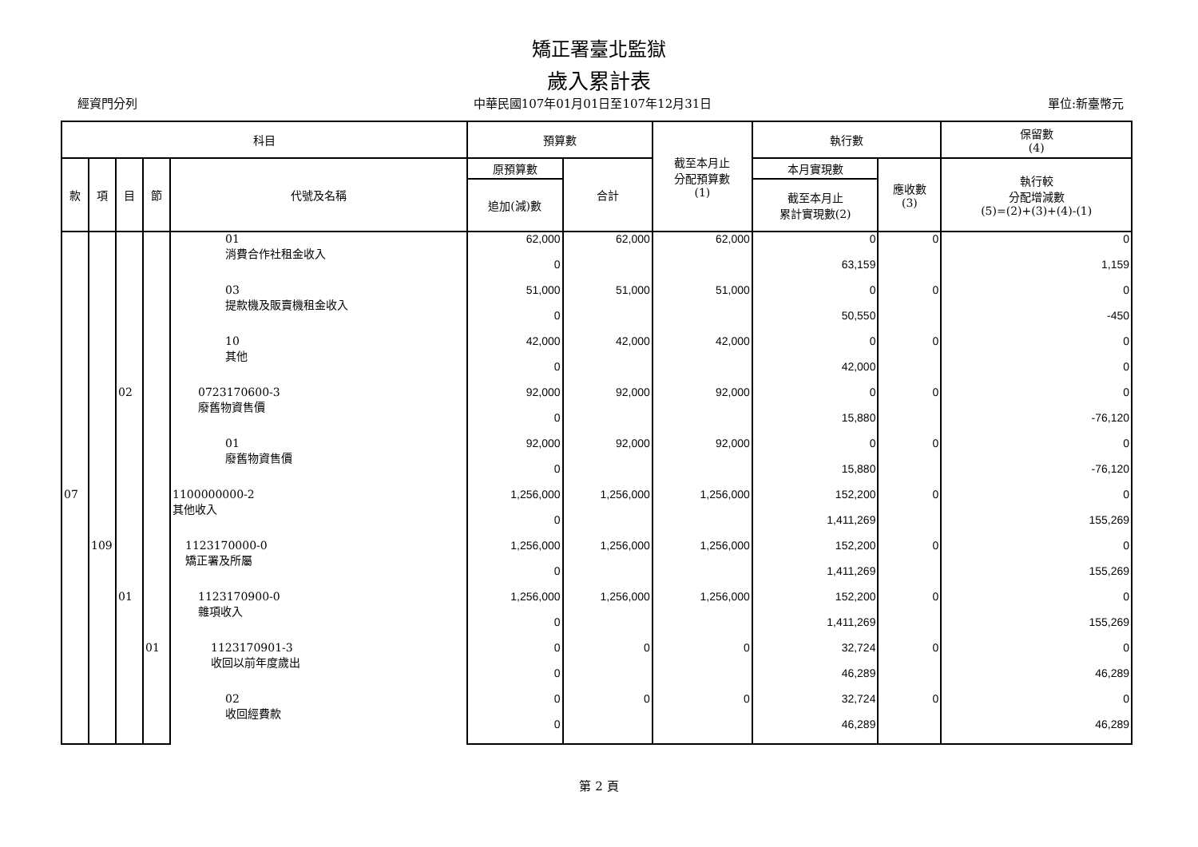矯正署臺北監獄
歲入累計表
經資門分列 中華民國107年01月01日至107年12月31日 單位:新臺幣元
| 科目 | | | | | 預算數 | | 截至本月止 分配預算數 (1) | 執行數 | | 保留數 (4) |
| --- | --- | --- | --- | --- | --- | --- | --- | --- | --- | --- |
| 款 | 項 | 目 | 節 | 代號及名稱 | 原預算數 | 合計 | | 本月實現數 | 應收數 (3) | 執行較 分配增減數 (5)=(2)+(3)+(4)-(1) |
| | | | | | 追加(減)數 | | | 截至本月止 累計實現數(2) | | |
| | | | | 01 消費合作社租金收入 | 62,000 | 62,000 | 62,000 | 0 | 0 | 0 |
| | | | | | 0 | | | 63,159 | | 1,159 |
| | | | | 03 提款機及販賣機租金收入 | 51,000 | 51,000 | 51,000 | 0 | 0 | 0 |
| | | | | | 0 | | | 50,550 | | -450 |
| | | | | 10 其他 | 42,000 | 42,000 | 42,000 | 0 | 0 | 0 |
| | | | | | 0 | | | 42,000 | | 0 |
| | | 02 | | 0723170600-3 廢舊物資售價 | 92,000 | 92,000 | 92,000 | 0 | 0 | 0 |
| | | | | | 0 | | | 15,880 | | -76,120 |
| | | | | 01 廢舊物資售價 | 92,000 | 92,000 | 92,000 | 0 | 0 | 0 |
| | | | | | 0 | | | 15,880 | | -76,120 |
| 07 | | | | 1100000000-2 其他收入 | 1,256,000 | 1,256,000 | 1,256,000 | 152,200 | 0 | 0 |
| | | | | | 0 | | | 1,411,269 | | 155,269 |
| | 109 | | | 1123170000-0 矯正署及所屬 | 1,256,000 | 1,256,000 | 1,256,000 | 152,200 | 0 | 0 |
| | | | | | 0 | | | 1,411,269 | | 155,269 |
| | | 01 | | 1123170900-0 雜項收入 | 1,256,000 | 1,256,000 | 1,256,000 | 152,200 | 0 | 0 |
| | | | | | 0 | | | 1,411,269 | | 155,269 |
| | | | 01 | 1123170901-3 收回以前年度歲出 | 0 | 0 | 0 | 32,724 | 0 | 0 |
| | | | | | 0 | | | 46,289 | | 46,289 |
| | | | | 02 收回經費款 | 0 | 0 | 0 | 32,724 | 0 | 0 |
| | | | | | 0 | | | 46,289 | | 46,289 |
第 2 頁